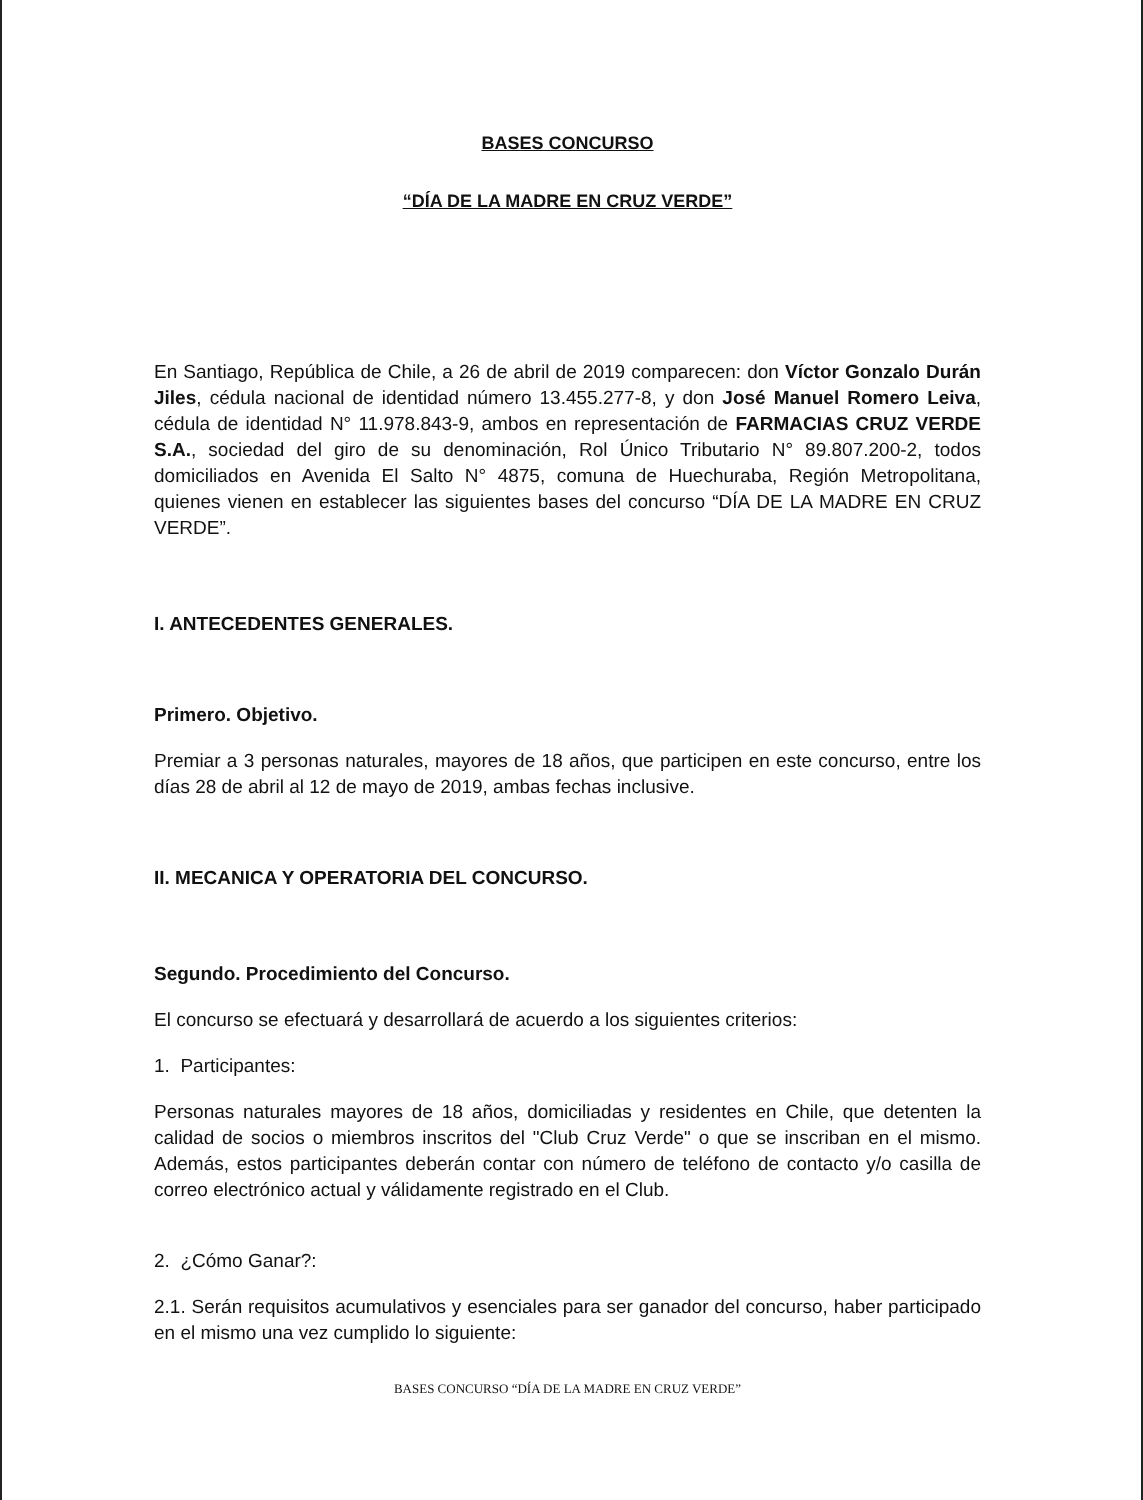BASES CONCURSO
“DÍA DE LA MADRE EN CRUZ VERDE”
En Santiago, República de Chile, a 26 de abril de 2019 comparecen: don Víctor Gonzalo Durán Jiles, cédula nacional de identidad número 13.455.277-8, y don José Manuel Romero Leiva, cédula de identidad N° 11.978.843-9, ambos en representación de FARMACIAS CRUZ VERDE S.A., sociedad del giro de su denominación, Rol Único Tributario N° 89.807.200-2, todos domiciliados en Avenida El Salto N° 4875, comuna de Huechuraba, Región Metropolitana, quienes vienen en establecer las siguientes bases del concurso “DÍA DE LA MADRE EN CRUZ VERDE”.
I. ANTECEDENTES GENERALES.
Primero. Objetivo.
Premiar a 3 personas naturales, mayores de 18 años, que participen en este concurso, entre los días 28 de abril al 12 de mayo de 2019, ambas fechas inclusive.
II. MECANICA Y OPERATORIA DEL CONCURSO.
Segundo. Procedimiento del Concurso.
El concurso se efectuará y desarrollará de acuerdo a los siguientes criterios:
1. Participantes:
Personas naturales mayores de 18 años, domiciliadas y residentes en Chile, que detenten la calidad de socios o miembros inscritos del "Club Cruz Verde" o que se inscriban en el mismo. Además, estos participantes deberán contar con número de teléfono de contacto y/o casilla de correo electrónico actual y válidamente registrado en el Club.
2. ¿Cómo Ganar?:
2.1. Serán requisitos acumulativos y esenciales para ser ganador del concurso, haber participado en el mismo una vez cumplido lo siguiente:
BASES CONCURSO “DÍA DE LA MADRE EN CRUZ VERDE”